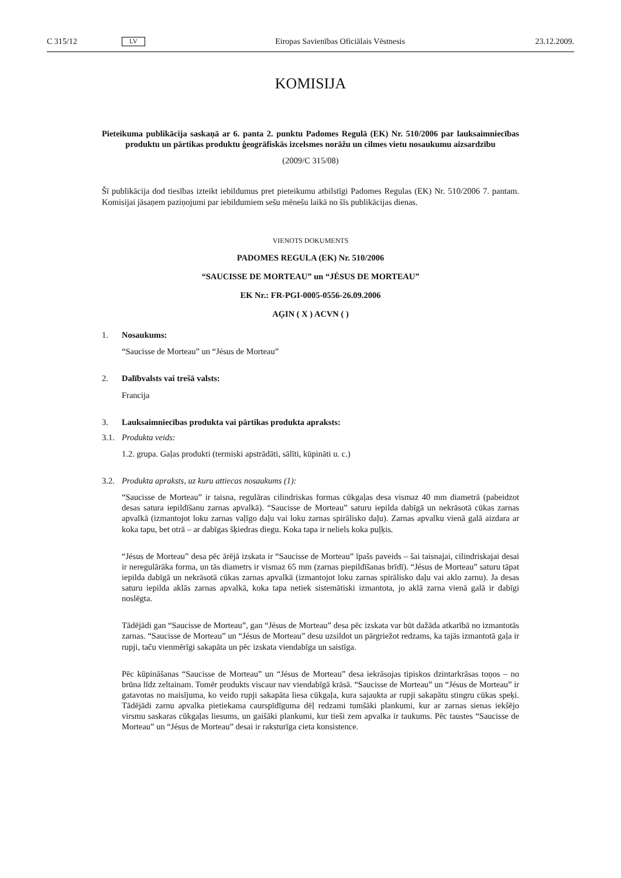C 315/12 LV Eiropas Savienības Oficiālais Vēstnesis 23.12.2009.
KOMISIJA
Pieteikuma publikācija saskaņā ar 6. panta 2. punktu Padomes Regulā (EK) Nr. 510/2006 par lauksaimniecības produktu un pārtikas produktu ģeogrāfiskās izcelsmes norāžu un cilmes vietu nosaukumu aizsardzību
(2009/C 315/08)
Šī publikācija dod tiesības izteikt iebildumus pret pieteikumu atbilstīgi Padomes Regulas (EK) Nr. 510/2006 7. pantam. Komisijai jāsaņem paziņojumi par iebildumiem sešu mēnešu laikā no šīs publikācijas dienas.
VIENOTS DOKUMENTS
PADOMES REGULA (EK) Nr. 510/2006
“SAUCISSE DE MORTEAU” un “JÉSUS DE MORTEAU”
EK Nr.: FR-PGI-0005-0556-26.09.2006
AĢIN ( X ) ACVN ( )
1. Nosaukums:
“Saucisse de Morteau” un “Jésus de Morteau”
2. Dalībvalsts vai trešā valsts:
Francija
3. Lauksaimniecības produkta vai pārtikas produkta apraksts:
3.1. Produkta veids:
1.2. grupa. Gaļas produkti (termiski apstrādāti, sālīti, kūpināti u. c.)
3.2. Produkta apraksts, uz kuru attiecas nosaukums (1):
“Saucisse de Morteau” ir taisna, regulāras cilindriskas formas cūkgaļas desa vismaz 40 mm diametrā (pabeidzot desas satura iepildīšanu zarnas apvalkā). “Saucisse de Morteau” saturu iepilda dabīgā un nekrāsotā cūkas zarnas apvalkā (izmantojot loku zarnas vaļīgo daļu vai loku zarnas spirālisko daļu). Zarnas apvalku vienā galā aizdara ar koka tapu, bet otrā – ar dabīgas šķiedras diegu. Koka tapa ir neliels koka puļķis.
“Jésus de Morteau” desa pēc ārējā izskata ir “Saucisse de Morteau” īpašs paveids – šai taisnajai, cilindriskajai desai ir neregulārāka forma, un tās diametrs ir vismaz 65 mm (zarnas piepildīšanas brīdī). “Jésus de Morteau” saturu tāpat iepilda dabīgā un nekrāsotā cūkas zarnas apvalkā (izmantojot loku zarnas spirālisko daļu vai aklo zarnu). Ja desas saturu iepilda aklās zarnas apvalkā, koka tapa netiek sistemātiski izmantota, jo aklā zarna vienā galā ir dabīgi noslēgta.
Tādējādi gan “Saucisse de Morteau”, gan “Jésus de Morteau” desa pēc izskata var būt dažāda atkarībā no izmantotās zarnas. “Saucisse de Morteau” un “Jésus de Morteau” desu uzsildot un pārgriežot redzams, ka tajās izmantotā gaļa ir rupji, taču vienmērīgi sakapāta un pēc izskata viendabīga un saistīga.
Pēc kūpināšanas “Saucisse de Morteau” un “Jésus de Morteau” desa iekrāsojas tipiskos dzintarkrāsas toņos – no brūna līdz zeltainam. Tomēr produkts viscaur nav viendabīgā krāsā. “Saucisse de Morteau” un “Jésus de Morteau” ir gatavotas no maisījuma, ko veido rupji sakapāta liesa cūkgaļa, kura sajaukta ar rupji sakapātu stingru cūkas speķi. Tādējādi zarnu apvalka pietiekama caurspīdīguma dēļ redzami tumšāki plankumi, kur ar zarnas sienas iekšējo virsmu saskaras cūkgaļas liesums, un gaišāki plankumi, kur tieši zem apvalka ir taukums. Pēc taustes “Saucisse de Morteau” un “Jésus de Morteau” desai ir raksturīga cieta konsistence.